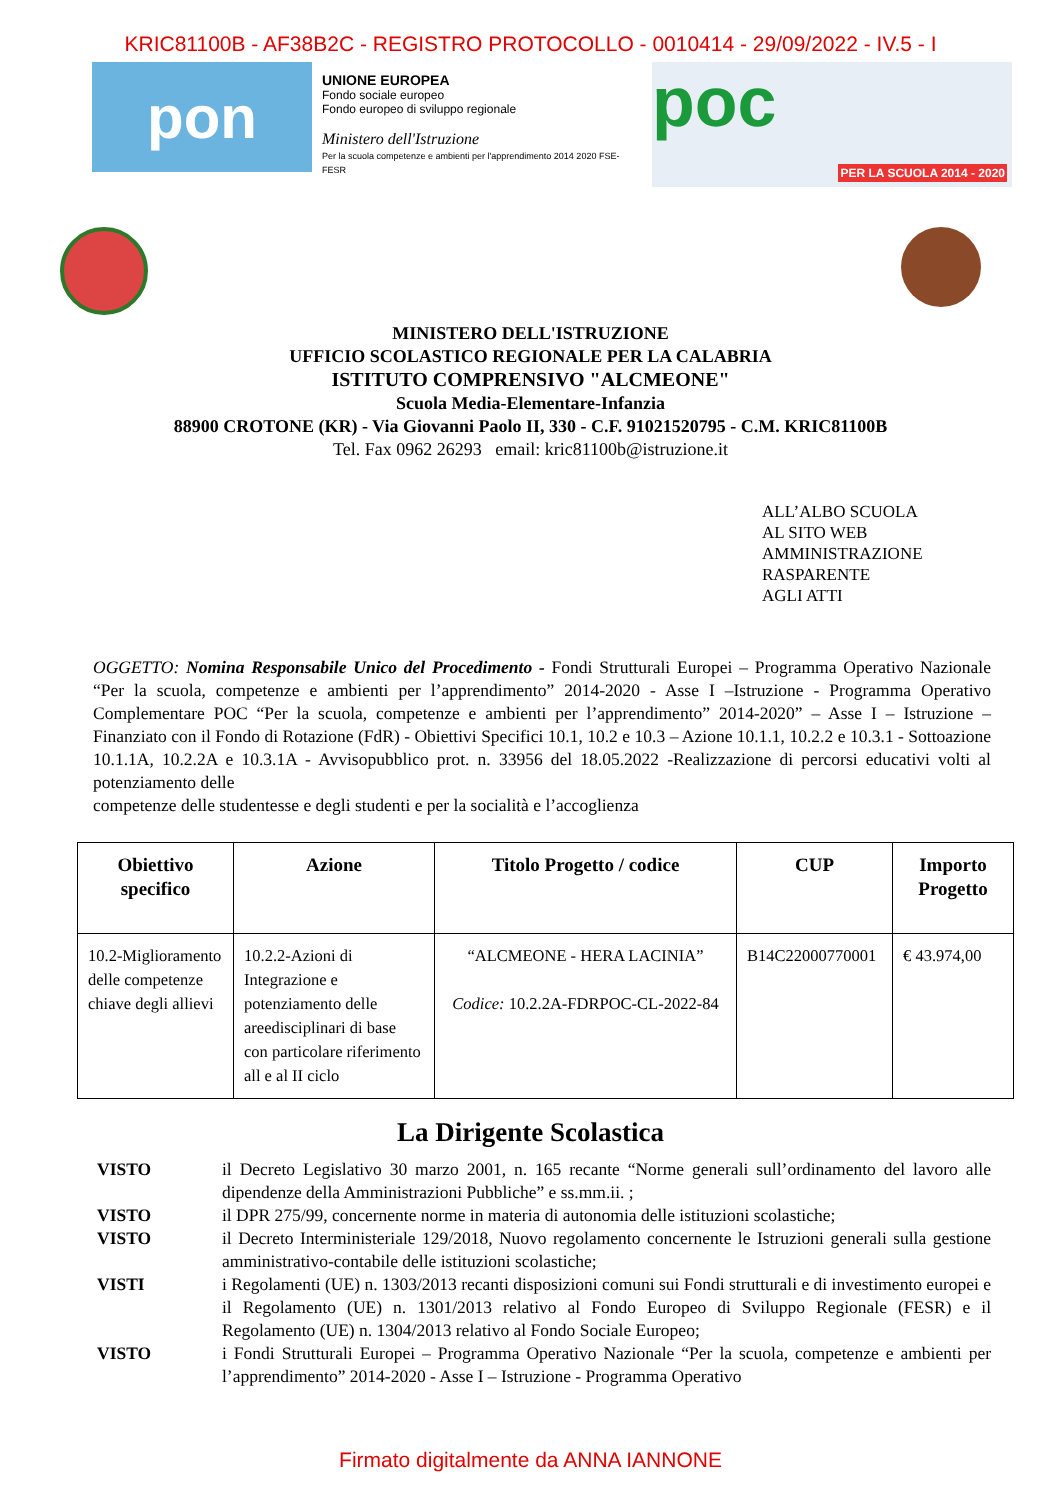KRIC81100B - AF38B2C - REGISTRO PROTOCOLLO - 0010414 - 29/09/2022 - IV.5 - I
pon
UNIONE EUROPEA
Fondo sociale europeo
Fondo europeo di sviluppo regionale
Ministero dell'Istruzione
Per la scuola competenze e ambienti per l'apprendimento 2014 2020 FSE-FESR
poc
PER LA SCUOLA 2014 - 2020
MINISTERO DELL'ISTRUZIONE
UFFICIO SCOLASTICO REGIONALE PER LA CALABRIA
ISTITUTO COMPRENSIVO "ALCMEONE"
Scuola Media-Elementare-Infanzia
88900 CROTONE (KR) - Via Giovanni Paolo II, 330 - C.F. 91021520795 - C.M. KRIC81100B
Tel. Fax 0962 26293 email: kric81100b@istruzione.it
ALL’ALBO SCUOLA
AL SITO WEB
AMMINISTRAZIONE
RASPARENTE
AGLI ATTI
OGGETTO: Nomina Responsabile Unico del Procedimento - Fondi Strutturali Europei – Programma Operativo Nazionale “Per la scuola, competenze e ambienti per l’apprendimento” 2014-2020 - Asse I –Istruzione - Programma Operativo Complementare POC “Per la scuola, competenze e ambienti per l’apprendimento” 2014-2020” – Asse I – Istruzione – Finanziato con il Fondo di Rotazione (FdR) - Obiettivi Specifici 10.1, 10.2 e 10.3 – Azione 10.1.1, 10.2.2 e 10.3.1 - Sottoazione 10.1.1A, 10.2.2A e 10.3.1A - Avvisopubblico prot. n. 33956 del 18.05.2022 -Realizzazione di percorsi educativi volti al potenziamento delle
competenze delle studentesse e degli studenti e per la socialità e l’accoglienza
| Obiettivo specifico | Azione | Titolo Progetto / codice | CUP | Importo Progetto |
| --- | --- | --- | --- | --- |
| 10.2-Miglioramento delle competenze chiave degli allievi | 10.2.2-Azioni di Integrazione e potenziamento delle areedisciplinari di base con particolare riferimento all e al II ciclo | “ALCMEONE - HERA LACINIA” Codice: 10.2.2A-FDRPOC-CL-2022-84 | B14C22000770001 | € 43.974,00 |
La Dirigente Scolastica
VISTO il Decreto Legislativo 30 marzo 2001, n. 165 recante “Norme generali sull’ordinamento del lavoro alle dipendenze della Amministrazioni Pubbliche” e ss.mm.ii. ;
VISTO il DPR 275/99, concernente norme in materia di autonomia delle istituzioni scolastiche;
VISTO il Decreto Interministeriale 129/2018, Nuovo regolamento concernente le Istruzioni generali sulla gestione amministrativo-contabile delle istituzioni scolastiche;
VISTI i Regolamenti (UE) n. 1303/2013 recanti disposizioni comuni sui Fondi strutturali e di investimento europei e il Regolamento (UE) n. 1301/2013 relativo al Fondo Europeo di Sviluppo Regionale (FESR) e il Regolamento (UE) n. 1304/2013 relativo al Fondo Sociale Europeo;
VISTO i Fondi Strutturali Europei – Programma Operativo Nazionale “Per la scuola, competenze e ambienti per l’apprendimento” 2014-2020 - Asse I – Istruzione - Programma Operativo
Firmato digitalmente da ANNA IANNONE